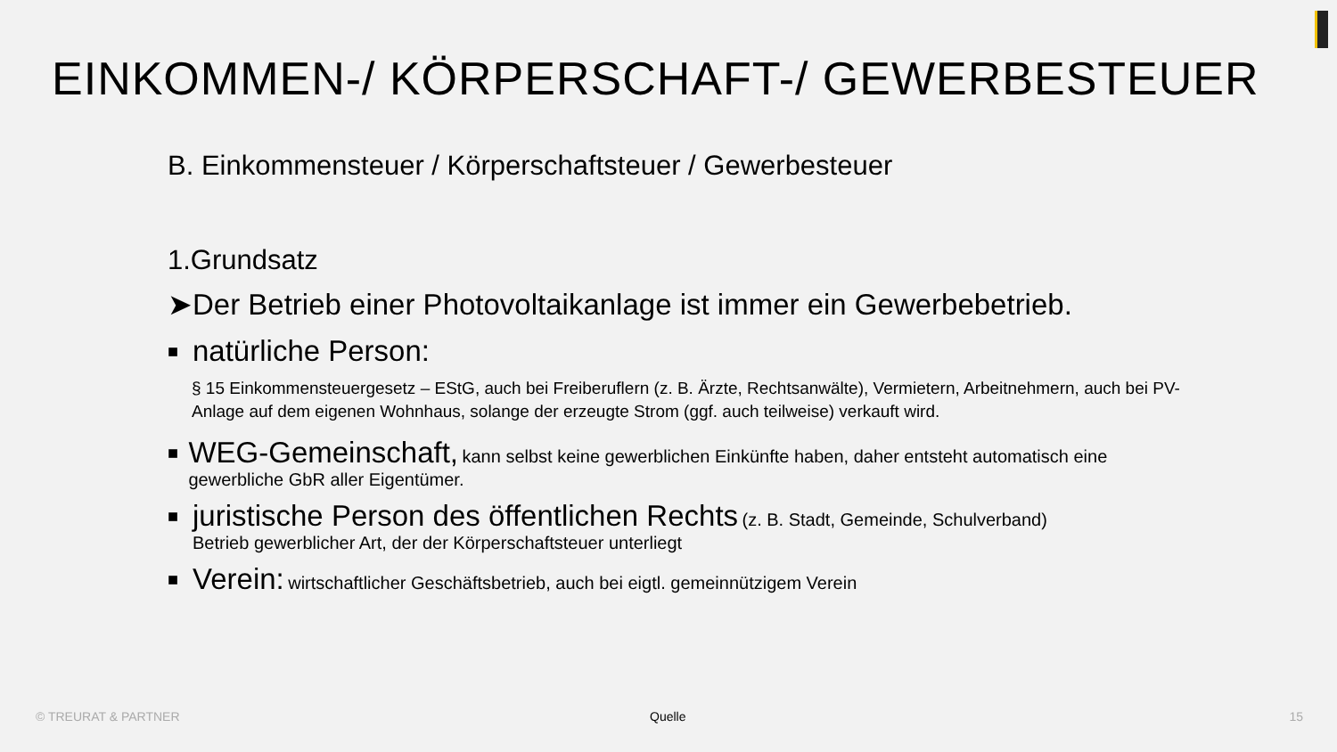EINKOMMEN-/ KÖRPERSCHAFT-/ GEWERBESTEUER
B. Einkommensteuer / Körperschaftsteuer / Gewerbesteuer
1.Grundsatz
➤Der Betrieb einer Photovoltaikanlage ist immer ein Gewerbebetrieb.
■ natürliche Person:
§ 15 Einkommensteuergesetz – EStG, auch bei Freiberuflern (z. B. Ärzte, Rechtsanwälte), Vermietern, Arbeitnehmern, auch bei PV-Anlage auf dem eigenen Wohnhaus, solange der erzeugte Strom (ggf. auch teilweise) verkauft wird.
■
WEG-Gemeinschaft, kann selbst keine gewerblichen Einkünfte haben, daher entsteht automatisch eine gewerbliche GbR aller Eigentümer.
■
juristische Person des öffentlichen Rechts (z. B. Stadt, Gemeinde, Schulverband)
Betrieb gewerblicher Art, der der Körperschaftsteuer unterliegt
■
Verein: wirtschaftlicher Geschäftsbetrieb, auch bei eigtl. gemeinnützigem Verein
© TREURAT & PARTNER Quelle 15